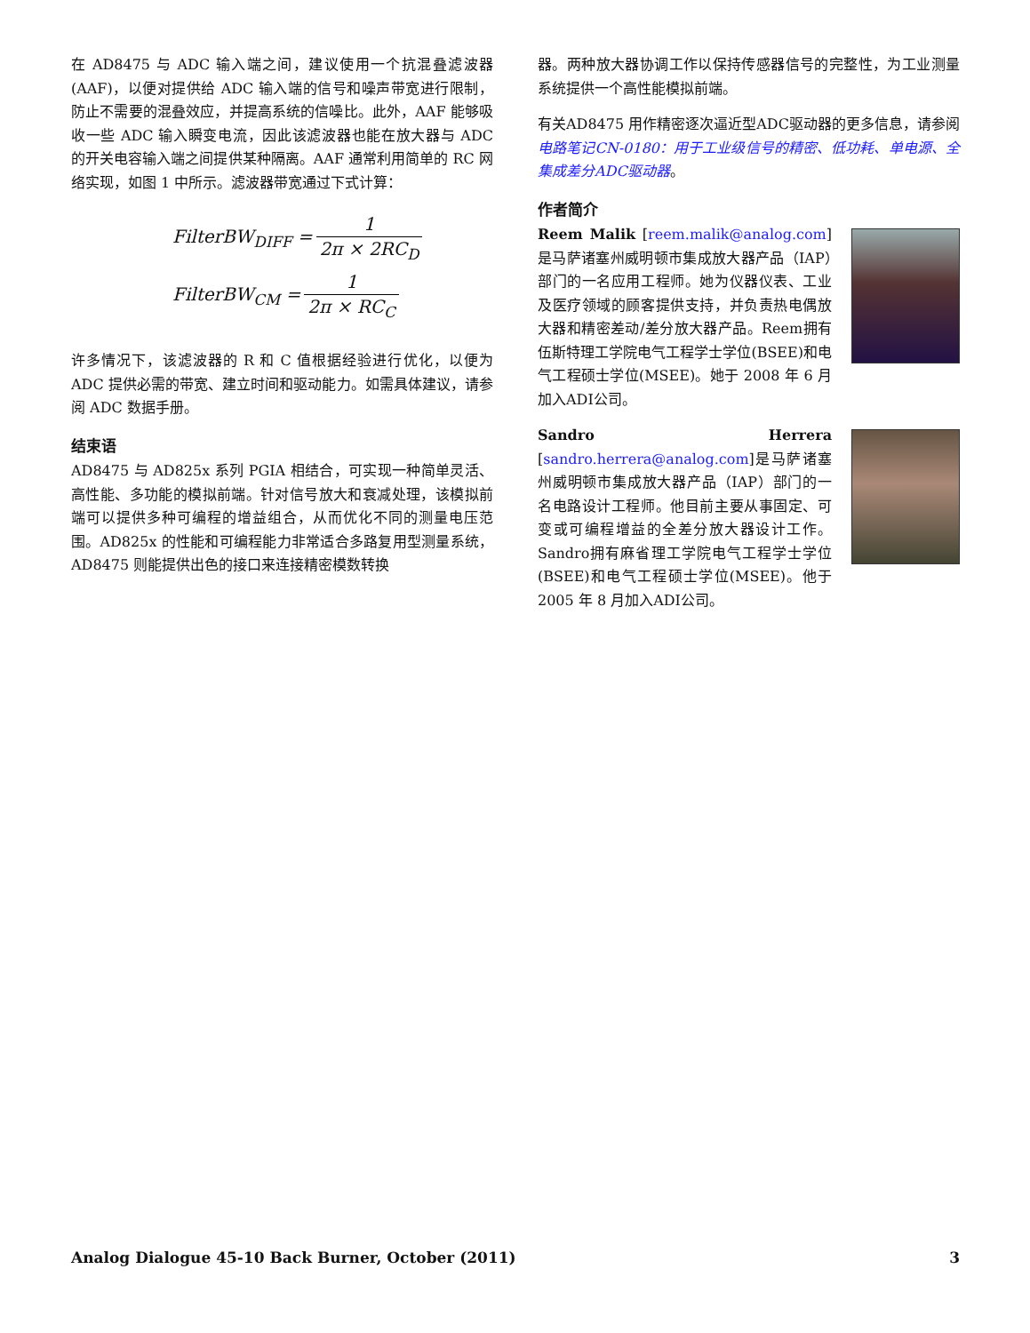在 AD8475 与 ADC 输入端之间，建议使用一个抗混叠滤波器(AAF)，以便对提供给 ADC 输入端的信号和噪声带宽进行限制，防止不需要的混叠效应，并提高系统的信噪比。此外，AAF 能够吸收一些 ADC 输入瞬变电流，因此该滤波器也能在放大器与 ADC 的开关电容输入端之间提供某种隔离。AAF 通常利用简单的 RC 网络实现，如图 1 中所示。滤波器带宽通过下式计算：
| FilterBW<sub>DIFF</sub> = | 1 |
| | 2π × 2RC<sub>D</sub> |
| FilterBW<sub>CM</sub> = | 1 |
| | 2π × RC<sub>C</sub> |
许多情况下，该滤波器的 R 和 C 值根据经验进行优化，以便为 ADC 提供必需的带宽、建立时间和驱动能力。如需具体建议，请参阅 ADC 数据手册。
结束语
AD8475 与 AD825x 系列 PGIA 相结合，可实现一种简单灵活、高性能、多功能的模拟前端。针对信号放大和衰减处理，该模拟前端可以提供多种可编程的增益组合，从而优化不同的测量电压范围。AD825x 的性能和可编程能力非常适合多路复用型测量系统，AD8475 则能提供出色的接口来连接精密模数转换
器。两种放大器协调工作以保持传感器信号的完整性，为工业测量系统提供一个高性能模拟前端。
有关AD8475 用作精密逐次逼近型ADC驱动器的更多信息，请参阅电路笔记CN-0180：用于工业级信号的精密、低功耗、单电源、全集成差分ADC驱动器。
作者简介
Reem Malik [reem.malik@analog.com]是马萨诸塞州威明顿市集成放大器产品（IAP）部门的一名应用工程师。她为仪器仪表、工业及医疗领域的顾客提供支持，并负责热电偶放大器和精密差动/差分放大器产品。Reem拥有伍斯特理工学院电气工程学士学位(BSEE)和电气工程硕士学位(MSEE)。她于 2008 年 6 月加入ADI公司。
Sandro Herrera [sandro.herrera@analog.com]是马萨诸塞州威明顿市集成放大器产品（IAP）部门的一名电路设计工程师。他目前主要从事固定、可变或可编程增益的全差分放大器设计工作。Sandro拥有麻省理工学院电气工程学士学位(BSEE)和电气工程硕士学位(MSEE)。他于 2005 年 8 月加入ADI公司。
Analog Dialogue 45-10 Back Burner, October (2011) 3